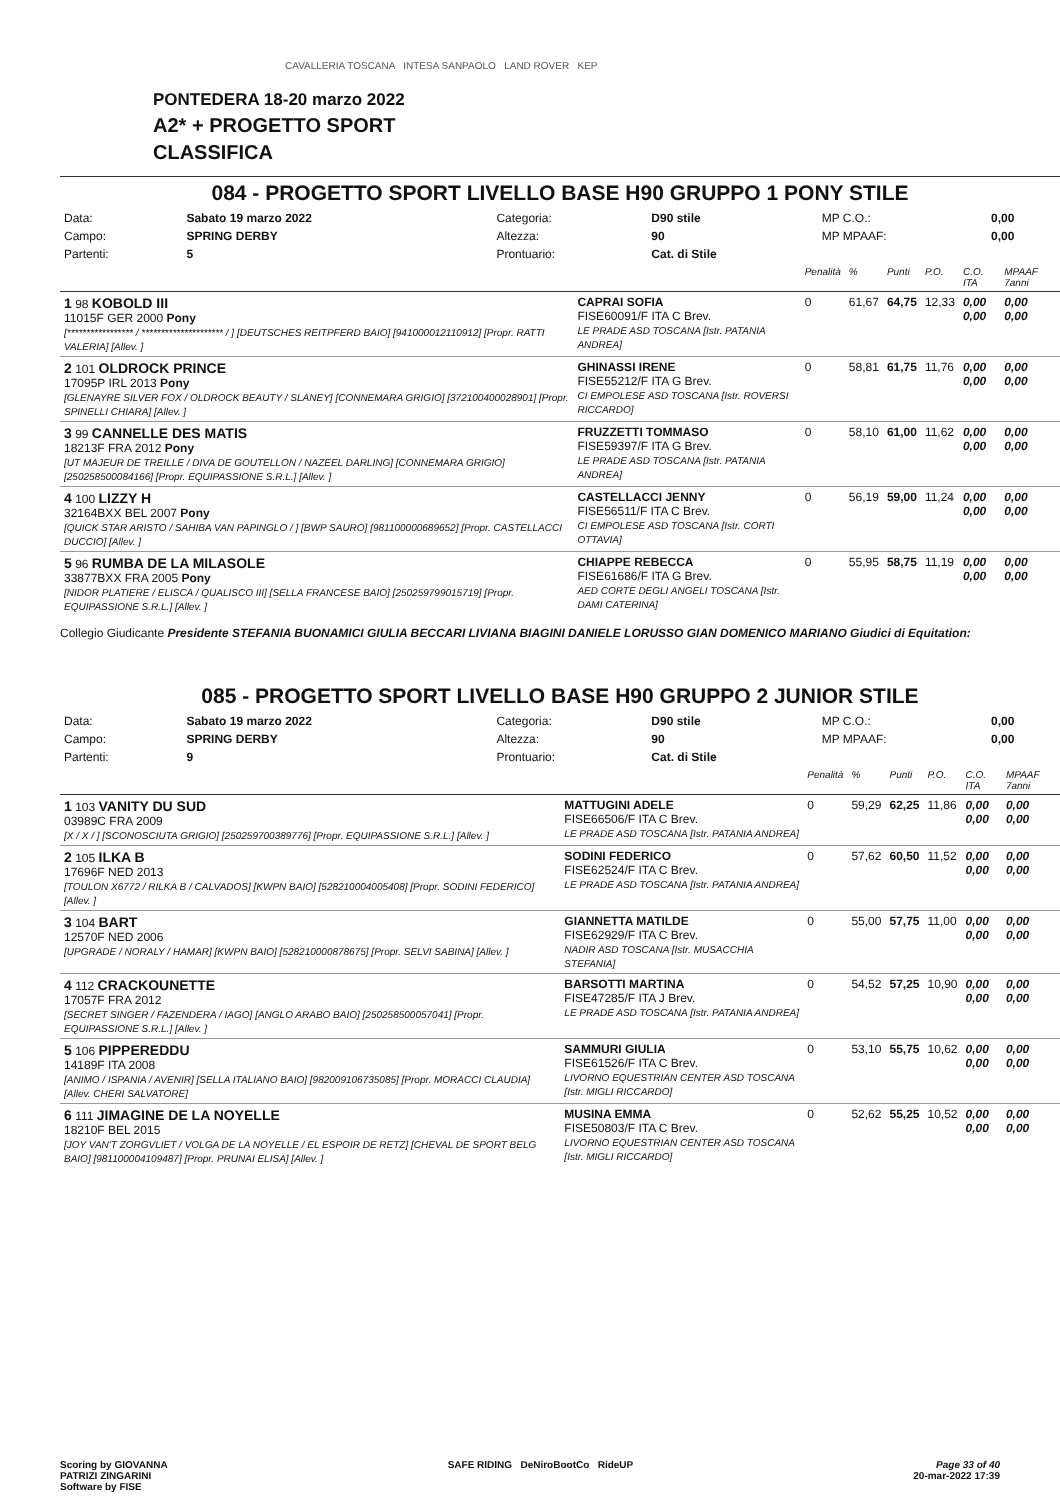CAVALLERIA TOSCANA INTESA SANPAOLO LAND ROVER KEP
PONTEDERA 18-20 marzo 2022
A2* + PROGETTO SPORT
CLASSIFICA
084 - PROGETTO SPORT LIVELLO BASE H90 GRUPPO 1 PONY STILE
| Data: | Sabato 19 marzo 2022 | Categoria: | D90 stile | MP C.O.: | 0,00 |
| Campo: | SPRING DERBY | Altezza: | 90 | MP MPAAF: | 0,00 |
| Partenti: | 5 | Prontuario: | Cat. di Stile | | |
| | | Penalità | % | Punti | P.O. | C.O. ITA | MPAAF 7anni |
| 1 98 KOBOLD III 11015F GER 2000 Pony [***************** / ********************* / ] [DEUTSCHES REITPFERD BAIO] [941000012110912] [Propr. RATTI VALERIA] [Allev. ] | CAPRAI SOFIA FISE60091/F ITA C Brev. LE PRADE ASD TOSCANA [Istr. PATANIA ANDREA] | 0 | 61,67 | 64,75 | 12,33 | 0,00 0,00 | 0,00 0,00 |
| 2 101 OLDROCK PRINCE 17095P IRL 2013 Pony [GLENAYRE SILVER FOX / OLDROCK BEAUTY / SLANEY] [CONNEMARA GRIGIO] [372100400028901] [Propr. SPINELLI CHIARA] [Allev. ] | GHINASSI IRENE FISE55212/F ITA G Brev. CI EMPOLESE ASD TOSCANA [Istr. ROVERSI RICCARDO] | 0 | 58,81 | 61,75 | 11,76 | 0,00 0,00 | 0,00 0,00 |
| 3 99 CANNELLE DES MATIS 18213F FRA 2012 Pony [UT MAJEUR DE TREILLE / DIVA DE GOUTELLON / NAZEEL DARLING] [CONNEMARA GRIGIO] [250258500084166] [Propr. EQUIPASSIONE S.R.L.] [Allev. ] | FRUZZETTI TOMMASO FISE59397/F ITA G Brev. LE PRADE ASD TOSCANA [Istr. PATANIA ANDREA] | 0 | 58,10 | 61,00 | 11,62 | 0,00 0,00 | 0,00 0,00 |
| 4 100 LIZZY H 32164BXX BEL 2007 Pony [QUICK STAR ARISTO / SAHIBA VAN PAPINGLO / ] [BWP SAURO] [981100000689652] [Propr. CASTELLACCI DUCCIO] [Allev. ] | CASTELLACCI JENNY FISE56511/F ITA C Brev. CI EMPOLESE ASD TOSCANA [Istr. CORTI OTTAVIA] | 0 | 56,19 | 59,00 | 11,24 | 0,00 0,00 | 0,00 0,00 |
| 5 96 RUMBA DE LA MILASOLE 33877BXX FRA 2005 Pony [NIDOR PLATIERE / ELISCA / QUALISCO III] [SELLA FRANCESE BAIO] [250259799015719] [Propr. EQUIPASSIONE S.R.L.] [Allev. ] | CHIAPPE REBECCA FISE61686/F ITA G Brev. AED CORTE DEGLI ANGELI TOSCANA [Istr. DAMI CATERINA] | 0 | 55,95 | 58,75 | 11,19 | 0,00 0,00 | 0,00 0,00 |
Collegio Giudicante Presidente STEFANIA BUONAMICI GIULIA BECCARI LIVIANA BIAGINI DANIELE LORUSSO GIAN DOMENICO MARIANO Giudici di Equitation:
085 - PROGETTO SPORT LIVELLO BASE H90 GRUPPO 2 JUNIOR STILE
| Data: | Sabato 19 marzo 2022 | Categoria: | D90 stile | MP C.O.: | 0,00 |
| Campo: | SPRING DERBY | Altezza: | 90 | MP MPAAF: | 0,00 |
| Partenti: | 9 | Prontuario: | Cat. di Stile | | |
| | | Penalità | % | Punti | P.O. | C.O. ITA | MPAAF 7anni |
| 1 103 VANITY DU SUD 03989C FRA 2009 [X / X / ] [SCONOSCIUTA GRIGIO] [250259700389776] [Propr. EQUIPASSIONE S.R.L.] [Allev. ] | MATTUGINI ADELE FISE66506/F ITA C Brev. LE PRADE ASD TOSCANA [Istr. PATANIA ANDREA] | 0 | 59,29 | 62,25 | 11,86 | 0,00 0,00 | 0,00 0,00 |
| 2 105 ILKA B 17696F NED 2013 [TOULON X6772 / RILKA B / CALVADOS] [KWPN BAIO] [528210004005408] [Propr. SODINI FEDERICO] [Allev. ] | SODINI FEDERICO FISE62524/F ITA C Brev. LE PRADE ASD TOSCANA [Istr. PATANIA ANDREA] | 0 | 57,62 | 60,50 | 11,52 | 0,00 0,00 | 0,00 0,00 |
| 3 104 BART 12570F NED 2006 [UPGRADE / NORALY / HAMAR] [KWPN BAIO] [528210000878675] [Propr. SELVI SABINA] [Allev. ] | GIANNETTA MATILDE FISE62929/F ITA C Brev. NADIR ASD TOSCANA [Istr. MUSACCHIA STEFANIA] | 0 | 55,00 | 57,75 | 11,00 | 0,00 0,00 | 0,00 0,00 |
| 4 112 CRACKOUNETTE 17057F FRA 2012 [SECRET SINGER / FAZENDERA / IAGO] [ANGLO ARABO BAIO] [250258500057041] [Propr. EQUIPASSIONE S.R.L.] [Allev. ] | BARSOTTI MARTINA FISE47285/F ITA J Brev. LE PRADE ASD TOSCANA [Istr. PATANIA ANDREA] | 0 | 54,52 | 57,25 | 10,90 | 0,00 0,00 | 0,00 0,00 |
| 5 106 PIPPEREDDU 14189F ITA 2008 [ANIMO / ISPANIA / AVENIR] [SELLA ITALIANO BAIO] [982009106735085] [Propr. MORACCI CLAUDIA] [Allev. CHERI SALVATORE] | SAMMURI GIULIA FISE61526/F ITA C Brev. LIVORNO EQUESTRIAN CENTER ASD TOSCANA [Istr. MIGLI RICCARDO] | 0 | 53,10 | 55,75 | 10,62 | 0,00 0,00 | 0,00 0,00 |
| 6 111 JIMAGINE DE LA NOYELLE 18210F BEL 2015 [JOY VAN'T ZORGVLIET / VOLGA DE LA NOYELLE / EL ESPOIR DE RETZ] [CHEVAL DE SPORT BELG BAIO] [981100004109487] [Propr. PRUNAI ELISA] [Allev. ] | MUSINA EMMA FISE50803/F ITA C Brev. LIVORNO EQUESTRIAN CENTER ASD TOSCANA [Istr. MIGLI RICCARDO] | 0 | 52,62 | 55,25 | 10,52 | 0,00 0,00 | 0,00 0,00 |
Scoring by GIOVANNA
PATRIZI ZINGARINI
Software by FISE SAFE RIDING DeNiroBootCo RideUP Page 33 of 40
20-mar-2022 17:39